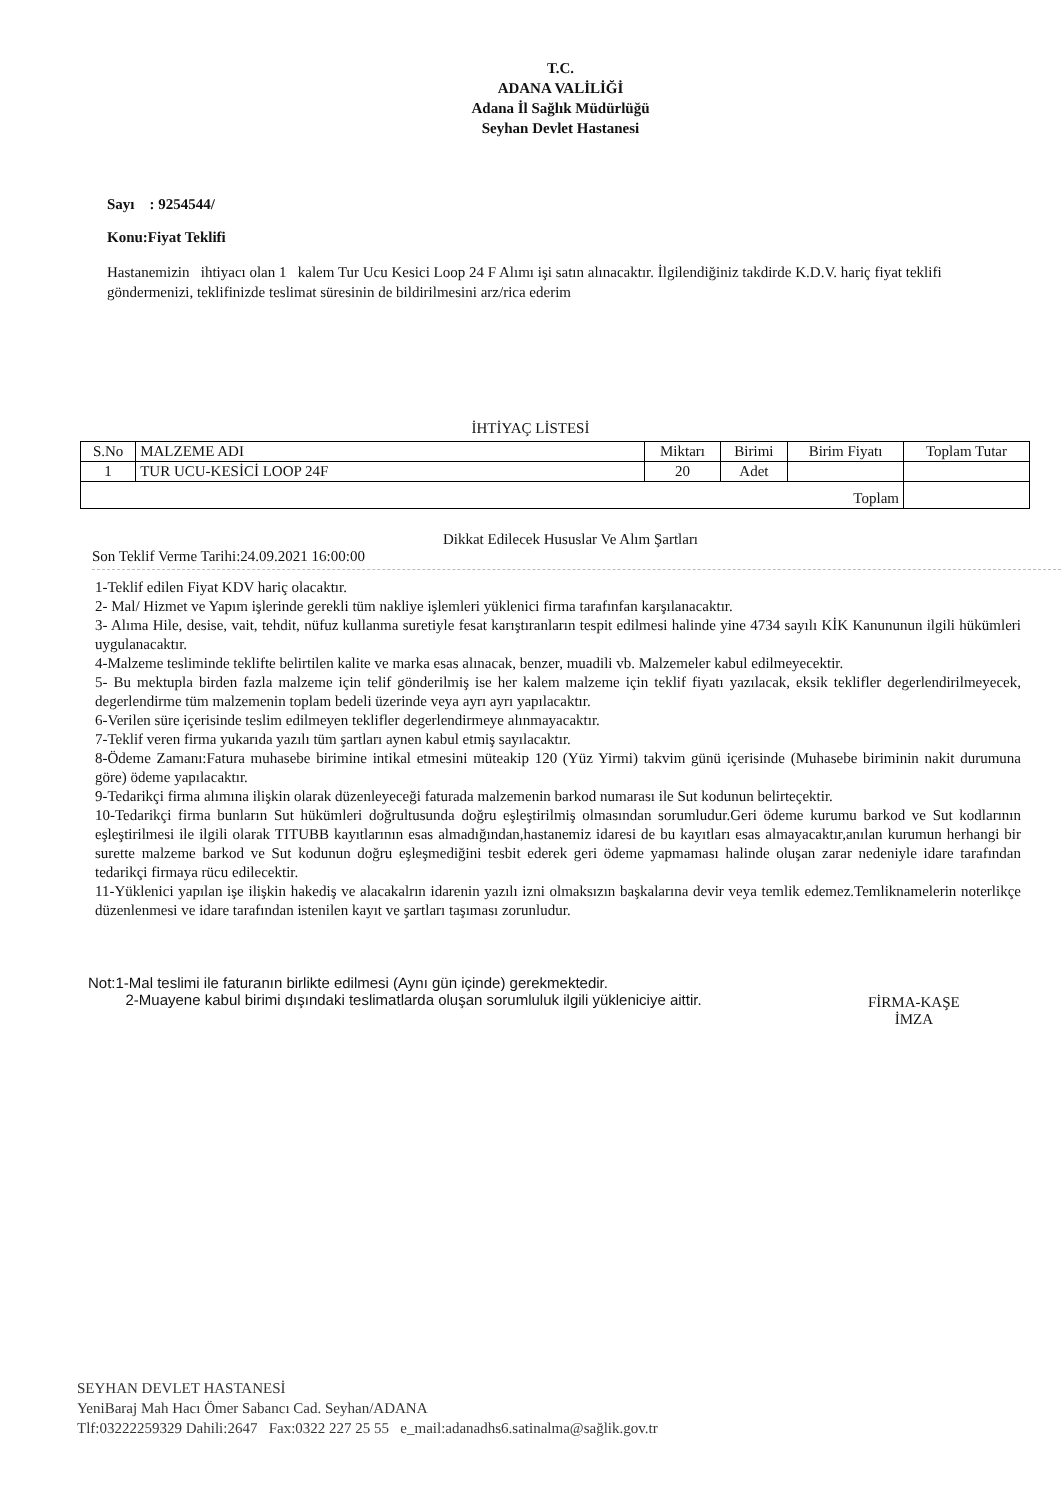T.C.
ADANA VALİLİĞİ
Adana İl Sağlık Müdürlüğü
Seyhan Devlet Hastanesi
Sayı : 9254544/
Konu:Fiyat Teklifi
Hastanemizin ihtiyacı olan 1 kalem Tur Ucu Kesici Loop 24 F Alımı işi satın alınacaktır. İlgilendiğiniz takdirde K.D.V. hariç fiyat teklifi göndermenizi, teklifinizde teslimat süresinin de bildirilmesini arz/rica ederim
İHTİYAÇ LİSTESİ
| S.No | MALZEME ADI | Miktarı | Birimi | Birim Fiyatı | Toplam Tutar |
| 1 | TUR UCU-KESİCİ LOOP 24F | 20 | Adet | | |
| Toplam | | | | | |
Dikkat Edilecek Hususlar Ve Alım Şartları
Son Teklif Verme Tarihi:24.09.2021 16:00:00
1-Teklif edilen Fiyat KDV hariç olacaktır.
2- Mal/ Hizmet ve Yapım işlerinde gerekli tüm nakliye işlemleri yüklenici firma tarafınfan karşılanacaktır.
3- Alıma Hile, desise, vait, tehdit, nüfuz kullanma suretiyle fesat karıştıranların tespit edilmesi halinde yine 4734 sayılı KİK Kanununun ilgili hükümleri uygulanacaktır.
4-Malzeme tesliminde teklifte belirtilen kalite ve marka esas alınacak, benzer, muadili vb. Malzemeler kabul edilmeyecektir.
5- Bu mektupla birden fazla malzeme için telif gönderilmiş ise her kalem malzeme için teklif fiyatı yazılacak, eksik teklifler degerlendirilmeyecek, degerlendirme tüm malzemenin toplam bedeli üzerinde veya ayrı ayrı yapılacaktır.
6-Verilen süre içerisinde teslim edilmeyen teklifler degerlendirmeye alınmayacaktır.
7-Teklif veren firma yukarıda yazılı tüm şartları aynen kabul etmiş sayılacaktır.
8-Ödeme Zamanı:Fatura muhasebe birimine intikal etmesini müteakip 120 (Yüz Yirmi) takvim günü içerisinde (Muhasebe biriminin nakit durumuna göre) ödeme yapılacaktır.
9-Tedarikçi firma alımına ilişkin olarak düzenleyeceği faturada malzemenin barkod numarası ile Sut kodunun belirteçektir.
10-Tedarikçi firma bunların Sut hükümleri doğrultusunda doğru eşleştirilmiş olmasından sorumludur.Geri ödeme kurumu barkod ve Sut kodlarının eşleştirilmesi ile ilgili olarak TITUBB kayıtlarının esas almadığından,hastanemiz idaresi de bu kayıtları esas almayacaktır,anılan kurumun herhangi bir surette malzeme barkod ve Sut kodunun doğru eşleşmediğini tesbit ederek geri ödeme yapmaması halinde oluşan zarar nedeniyle idare tarafından tedarikçi firmaya rücu edilecektir.
11-Yüklenici yapılan işe ilişkin hakediş ve alacakalrın idarenin yazılı izni olmaksızın başkalarına devir veya temlik edemez.Temliknamelerin noterlikçe düzenlenmesi ve idare tarafından istenilen kayıt ve şartları taşıması zorunludur.
Not:1-Mal teslimi ile faturanın birlikte edilmesi (Aynı gün içinde) gerekmektedir.
2-Muayene kabul birimi dışındaki teslimatlarda oluşan sorumluluk ilgili yükleniciye aittir.
FİRMA-KAŞE
İMZA
SEYHAN DEVLET HASTANESİ
YeniBaraj Mah Hacı Ömer Sabancı Cad. Seyhan/ADANA
Tlf:03222259329 Dahili:2647 Fax:0322 227 25 55 e_mail:adanadhs6.satinalma@sağlik.gov.tr